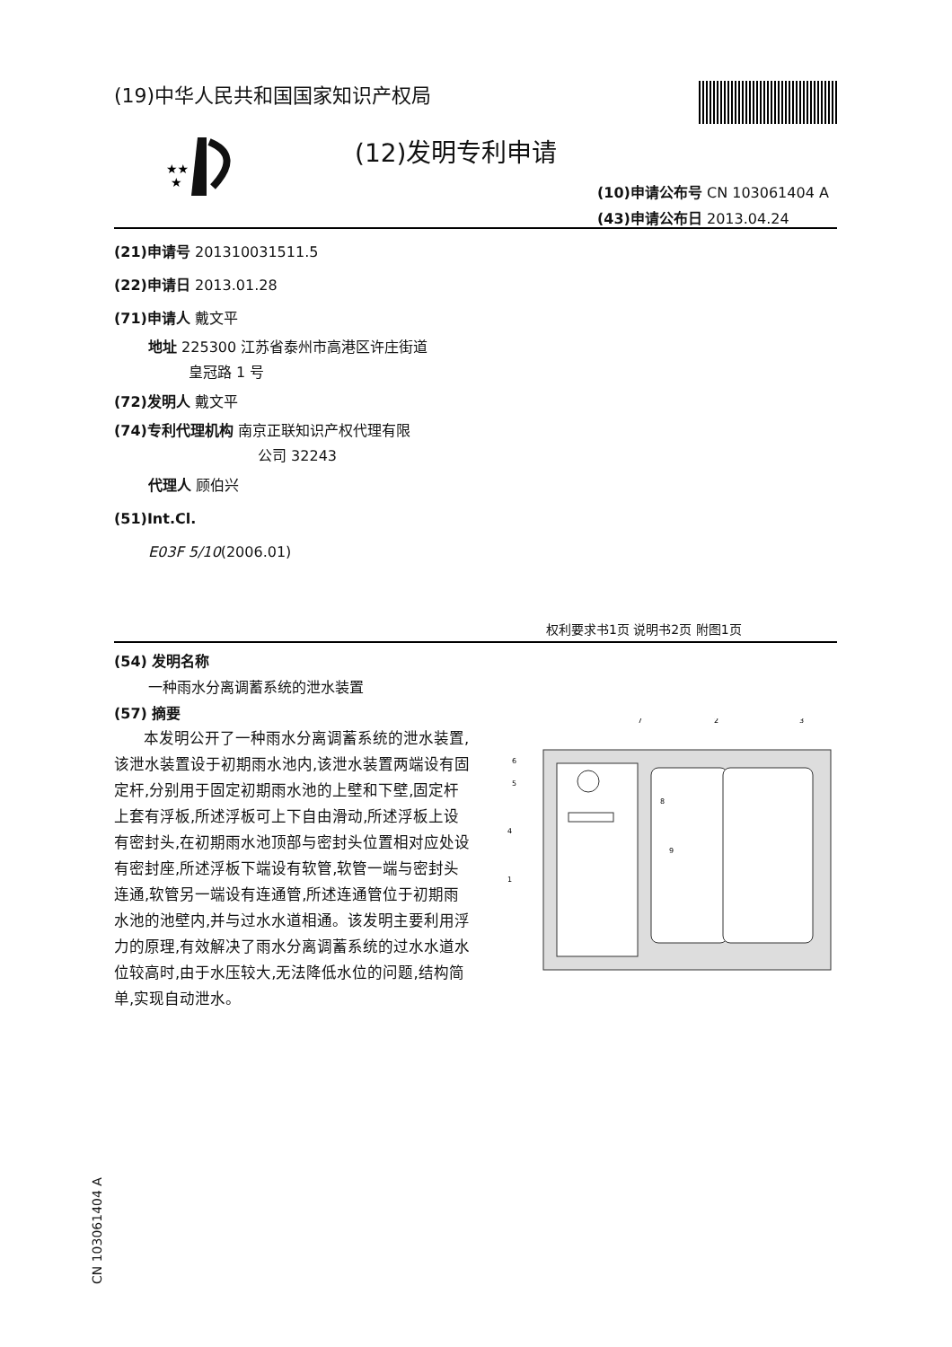(19)中华人民共和国国家知识产权局
★★
★
(12)发明专利申请
(10)申请公布号 CN 103061404 A
(43)申请公布日 2013.04.24
(21)申请号 201310031511.5
(22)申请日 2013.01.28
(71)申请人 戴文平
地址 225300 江苏省泰州市高港区许庄街道
皇冠路 1 号
(72)发明人 戴文平
(74)专利代理机构 南京正联知识产权代理有限
公司 32243
代理人 顾伯兴
(51)Int.Cl.
E03F 5/10(2006.01)
权利要求书1页 说明书2页 附图1页
(54) 发明名称
一种雨水分离调蓄系统的泄水装置
(57) 摘要
本发明公开了一种雨水分离调蓄系统的泄水装置,该泄水装置设于初期雨水池内,该泄水装置两端设有固定杆,分别用于固定初期雨水池的上壁和下壁,固定杆上套有浮板,所述浮板可上下自由滑动,所述浮板上设有密封头,在初期雨水池顶部与密封头位置相对应处设有密封座,所述浮板下端设有软管,软管一端与密封头连通,软管另一端设有连通管,所述连通管位于初期雨水池的池壁内,并与过水水道相通。该发明主要利用浮力的原理,有效解决了雨水分离调蓄系统的过水水道水位较高时,由于水压较大,无法降低水位的问题,结构简单,实现自动泄水。
7
2
3
6
5
4
1
8
9
CN 103061404 A